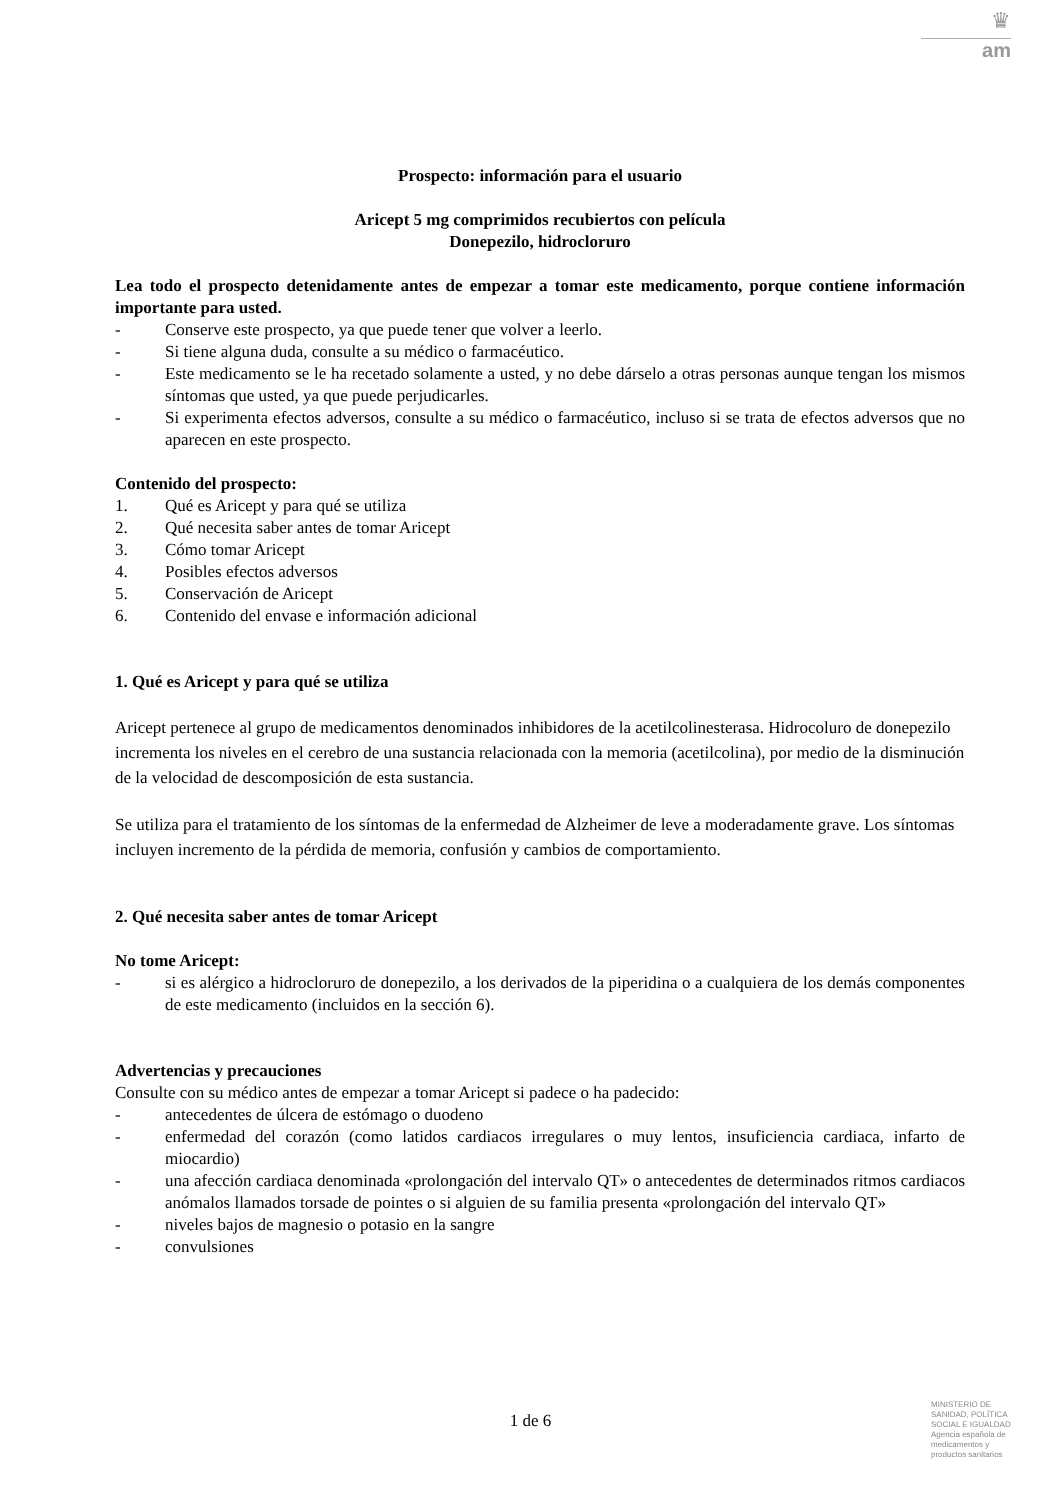♛
am
Prospecto: información para el usuario
Aricept 5 mg comprimidos recubiertos con película
Donepezilo, hidrocloruro
Lea todo el prospecto detenidamente antes de empezar a tomar este medicamento, porque contiene información importante para usted.
- Conserve este prospecto, ya que puede tener que volver a leerlo.
- Si tiene alguna duda, consulte a su médico o farmacéutico.
- Este medicamento se le ha recetado solamente a usted, y no debe dárselo a otras personas aunque tengan los mismos síntomas que usted, ya que puede perjudicarles.
- Si experimenta efectos adversos, consulte a su médico o farmacéutico, incluso si se trata de efectos adversos que no aparecen en este prospecto.
Contenido del prospecto:
1. Qué es Aricept y para qué se utiliza
2. Qué necesita saber antes de tomar Aricept
3. Cómo tomar Aricept
4. Posibles efectos adversos
5. Conservación de Aricept
6. Contenido del envase e información adicional
1. Qué es Aricept y para qué se utiliza
Aricept pertenece al grupo de medicamentos denominados inhibidores de la acetilcolinesterasa. Hidrocoluro de donepezilo incrementa los niveles en el cerebro de una sustancia relacionada con la memoria (acetilcolina), por medio de la disminución de la velocidad de descomposición de esta sustancia.
Se utiliza para el tratamiento de los síntomas de la enfermedad de Alzheimer de leve a moderadamente grave. Los síntomas incluyen incremento de la pérdida de memoria, confusión y cambios de comportamiento.
2. Qué necesita saber antes de tomar Aricept
No tome Aricept:
- si es alérgico a hidrocloruro de donepezilo, a los derivados de la piperidina o a cualquiera de los demás componentes de este medicamento (incluidos en la sección 6).
Advertencias y precauciones
Consulte con su médico antes de empezar a tomar Aricept si padece o ha padecido:
- antecedentes de úlcera de estómago o duodeno
- enfermedad del corazón (como latidos cardiacos irregulares o muy lentos, insuficiencia cardiaca, infarto de miocardio)
- una afección cardiaca denominada «prolongación del intervalo QT» o antecedentes de determinados ritmos cardiacos anómalos llamados torsade de pointes o si alguien de su familia presenta «prolongación del intervalo QT»
- niveles bajos de magnesio o potasio en la sangre
- convulsiones
1 de 6
MINISTERIO DE SANIDAD, POLÍTICA SOCIAL E IGUALDAD
Agencia española de medicamentos y productos sanitarios